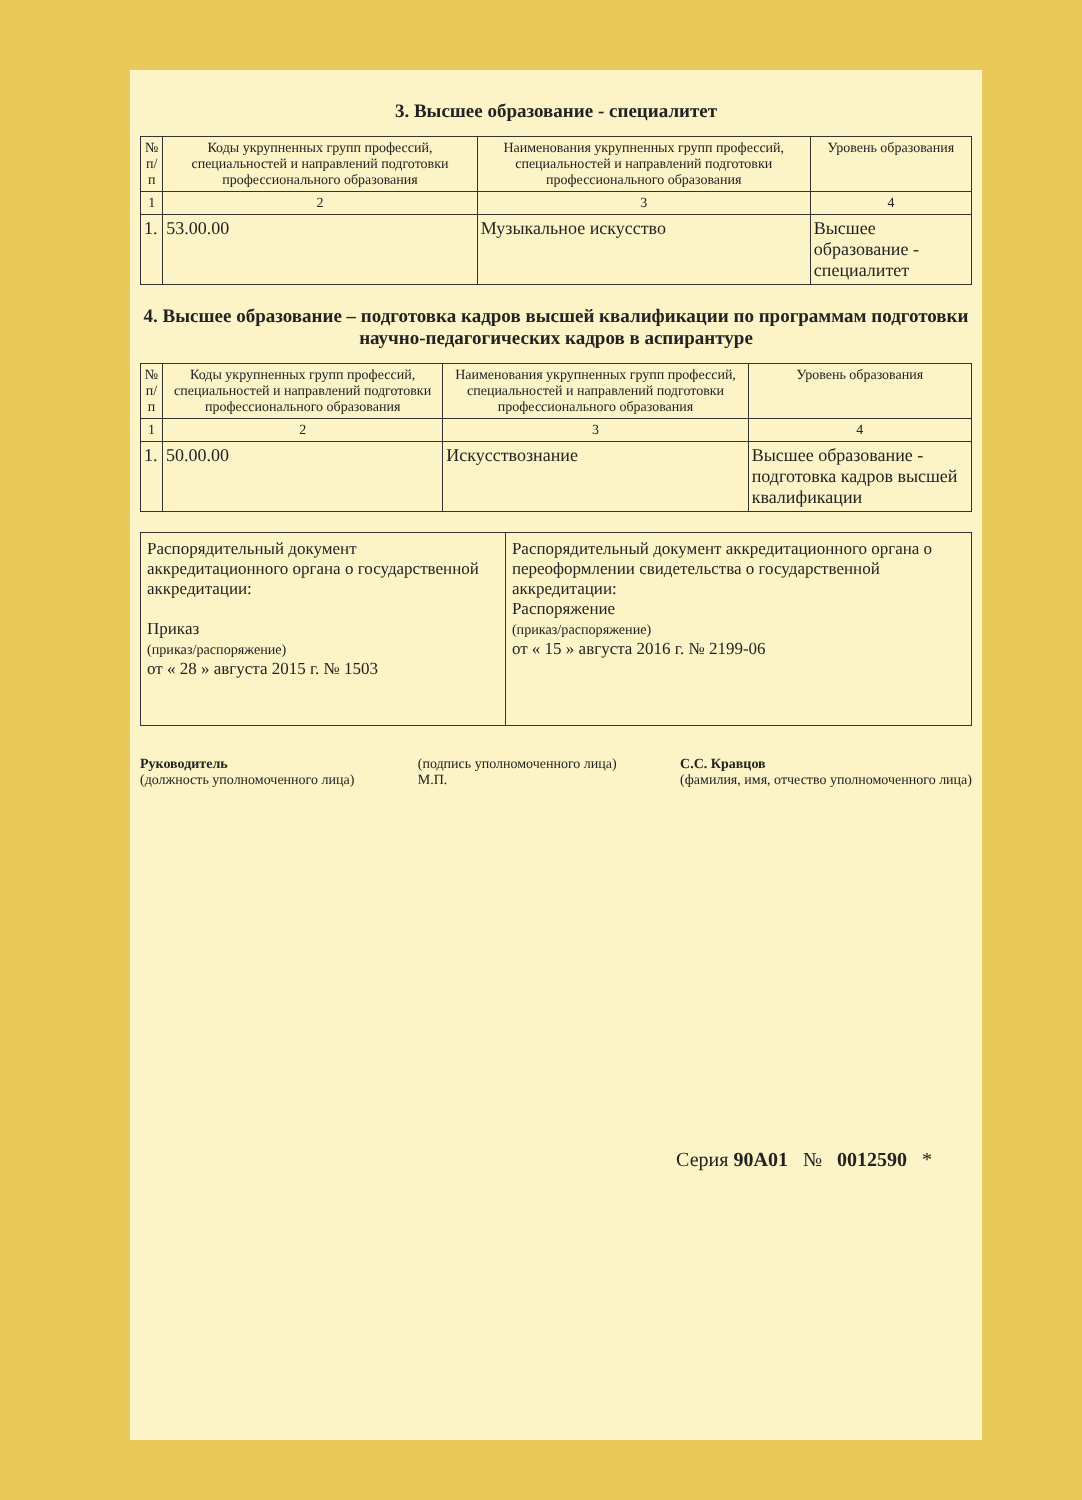3. Высшее образование - специалитет
| № п/п | Коды укрупненных групп профессий, специальностей и направлений подготовки профессионального образования | Наименования укрупненных групп профессий, специальностей и направлений подготовки профессионального образования | Уровень образования |
| --- | --- | --- | --- |
| 1 | 2 | 3 | 4 |
| 1. | 53.00.00 | Музыкальное искусство | Высшее образование - специалитет |
4. Высшее образование – подготовка кадров высшей квалификации по программам подготовки научно-педагогических кадров в аспирантуре
| № п/п | Коды укрупненных групп профессий, специальностей и направлений подготовки профессионального образования | Наименования укрупненных групп профессий, специальностей и направлений подготовки профессионального образования | Уровень образования |
| --- | --- | --- | --- |
| 1 | 2 | 3 | 4 |
| 1. | 50.00.00 | Искусствознание | Высшее образование - подготовка кадров высшей квалификации |
| Распорядительный документ аккредитационного органа о государственной аккредитации: Приказ (приказ/распоряжение) от « 28 » августа 2015 г. № 1503 | Распорядительный документ аккредитационного органа о переоформлении свидетельства о государственной аккредитации: Распоряжение (приказ/распоряжение) от « 15 » августа 2016 г. № 2199-06 |
Руководитель
(должность уполномоченного лица)
(подпись уполномоченного лица)
М.П.
С.С. Кравцов
(фамилия, имя, отчество уполномоченного лица)
Серия 90А01 № 0012590 *